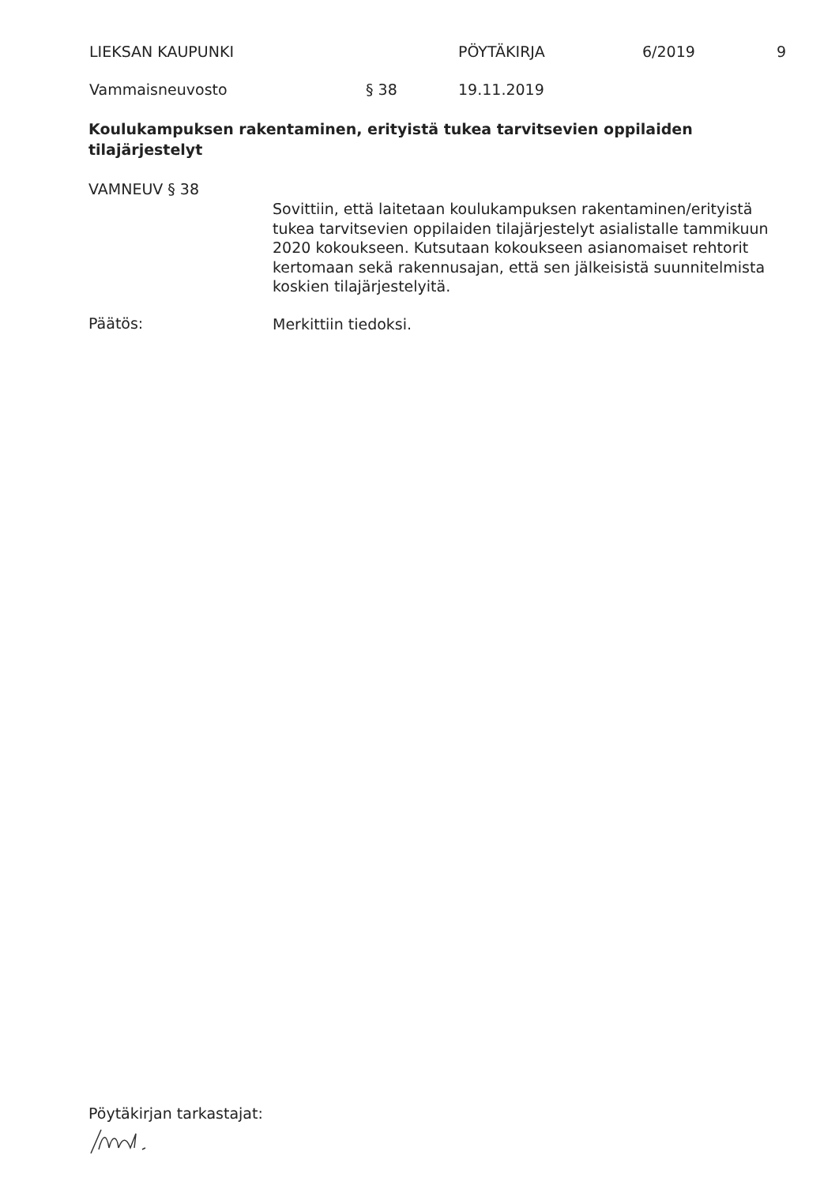LIEKSAN KAUPUNKI PÖYTÄKIRJA 6/2019 9
Vammaisneuvosto § 38 19.11.2019
Koulukampuksen rakentaminen, erityistä tukea tarvitsevien oppilaiden tilajärjestelyt
VAMNEUV § 38
Sovittiin, että laitetaan koulukampuksen rakentaminen/erityistä tukea tarvitsevien oppilaiden tilajärjestelyt asialistalle tammikuun 2020 kokoukseen. Kutsutaan kokoukseen asianomaiset rehtorit kertomaan sekä rakennusajan, että sen jälkeisistä suunnitelmista koskien tilajärjestelyitä.
Päätös: Merkittiin tiedoksi.
Pöytäkirjan tarkastajat: